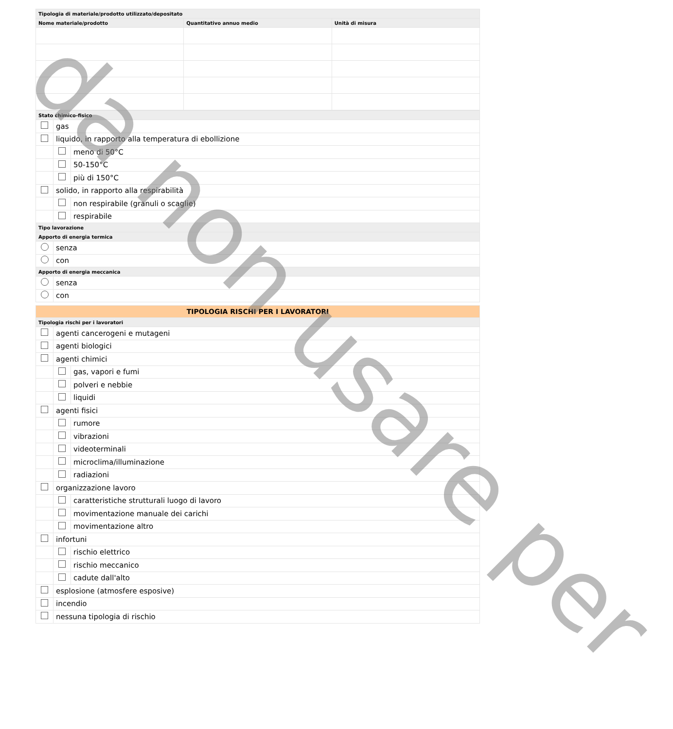| Tipologia di materiale/prodotto utilizzato/depositato | | |
| Nome materiale/prodotto | Quantitativo annuo medio | Unità di misura |
| Stato chimico-fisico | | |
| | gas | |
| | liquido, in rapporto alla temperatura di ebollizione | |
| | | meno di 50°C |
| | | 50-150°C |
| | | più di 150°C |
| | solido, in rapporto alla respirabilità | |
| | | non respirabile (granuli o scaglie) |
| | | respirabile |
| Tipo lavorazione | | |
| Apporto di energia termica | | |
| | senza | |
| | con | |
| Apporto di energia meccanica | | |
| | senza | |
| | con | |
| TIPOLOGIA RISCHI PER I LAVORATORI | | |
| Tipologia rischi per i lavoratori | | |
| | agenti cancerogeni e mutageni | |
| | agenti biologici | |
| | agenti chimici | |
| | | gas, vapori e fumi |
| | | polveri e nebbie |
| | | liquidi |
| | agenti fisici | |
| | | rumore |
| | | vibrazioni |
| | | videoterminali |
| | | microclima/illuminazione |
| | | radiazioni |
| | organizzazione lavoro | |
| | | caratteristiche strutturali luogo di lavoro |
| | | movimentazione manuale dei carichi |
| | | movimentazione altro |
| | infortuni | |
| | | rischio elettrico |
| | | rischio meccanico |
| | | cadute dall'alto |
| | esplosione (atmosfere esposive) | |
| | incendio | |
| | nessuna tipologia di rischio | |
da non usare per